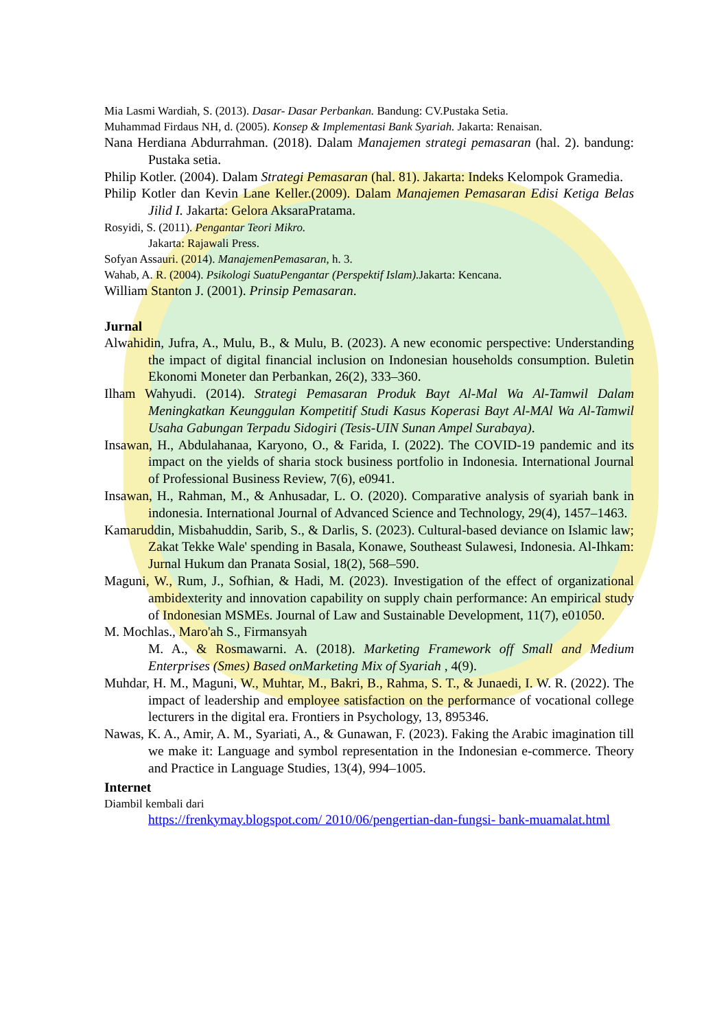Mia Lasmi Wardiah, S. (2013). Dasar- Dasar Perbankan. Bandung: CV.Pustaka Setia.
Muhammad Firdaus NH, d. (2005). Konsep & Implementasi Bank Syariah. Jakarta: Renaisan.
Nana Herdiana Abdurrahman. (2018). Dalam Manajemen strategi pemasaran (hal. 2). bandung: Pustaka setia.
Philip Kotler. (2004). Dalam Strategi Pemasaran (hal. 81). Jakarta: Indeks Kelompok Gramedia.
Philip Kotler dan Kevin Lane Keller.(2009). Dalam Manajemen Pemasaran Edisi Ketiga Belas Jilid I. Jakarta: Gelora AksaraPratama.
Rosyidi, S. (2011). Pengantar Teori Mikro.
Jakarta: Rajawali Press.
Sofyan Assauri. (2014). ManajemenPemasaran, h. 3.
Wahab, A. R. (2004). Psikologi SuatuPengantar (Perspektif Islam). Jakarta: Kencana.
William Stanton J. (2001). Prinsip Pemasaran.
Jurnal
Alwahidin, Jufra, A., Mulu, B., & Mulu, B. (2023). A new economic perspective: Understanding the impact of digital financial inclusion on Indonesian households consumption. Buletin Ekonomi Moneter dan Perbankan, 26(2), 333–360.
Ilham Wahyudi. (2014). Strategi Pemasaran Produk Bayt Al-Mal Wa Al-Tamwil Dalam Meningkatkan Keunggulan Kompetitif Studi Kasus Koperasi Bayt Al-MAl Wa Al-Tamwil Usaha Gabungan Terpadu Sidogiri (Tesis-UIN Sunan Ampel Surabaya).
Insawan, H., Abdulahanaa, Karyono, O., & Farida, I. (2022). The COVID-19 pandemic and its impact on the yields of sharia stock business portfolio in Indonesia. International Journal of Professional Business Review, 7(6), e0941.
Insawan, H., Rahman, M., & Anhusadar, L. O. (2020). Comparative analysis of syariah bank in indonesia. International Journal of Advanced Science and Technology, 29(4), 1457–1463.
Kamaruddin, Misbahuddin, Sarib, S., & Darlis, S. (2023). Cultural-based deviance on Islamic law; Zakat Tekke Wale' spending in Basala, Konawe, Southeast Sulawesi, Indonesia. Al-Ihkam: Jurnal Hukum dan Pranata Sosial, 18(2), 568–590.
Maguni, W., Rum, J., Sofhian, & Hadi, M. (2023). Investigation of the effect of organizational ambidexterity and innovation capability on supply chain performance: An empirical study of Indonesian MSMEs. Journal of Law and Sustainable Development, 11(7), e01050.
M. Mochlas., Maro'ah S., Firmansyah
M. A., & Rosmawarni. A. (2018). Marketing Framework off Small and Medium Enterprises (Smes) Based onMarketing Mix of Syariah , 4(9).
Muhdar, H. M., Maguni, W., Muhtar, M., Bakri, B., Rahma, S. T., & Junaedi, I. W. R. (2022). The impact of leadership and employee satisfaction on the performance of vocational college lecturers in the digital era. Frontiers in Psychology, 13, 895346.
Nawas, K. A., Amir, A. M., Syariati, A., & Gunawan, F. (2023). Faking the Arabic imagination till we make it: Language and symbol representation in the Indonesian e-commerce. Theory and Practice in Language Studies, 13(4), 994–1005.
Internet
Diambil kembali dari
https://frenkymay.blogspot.com/ 2010/06/pengertian-dan-fungsi- bank-muamalat.html